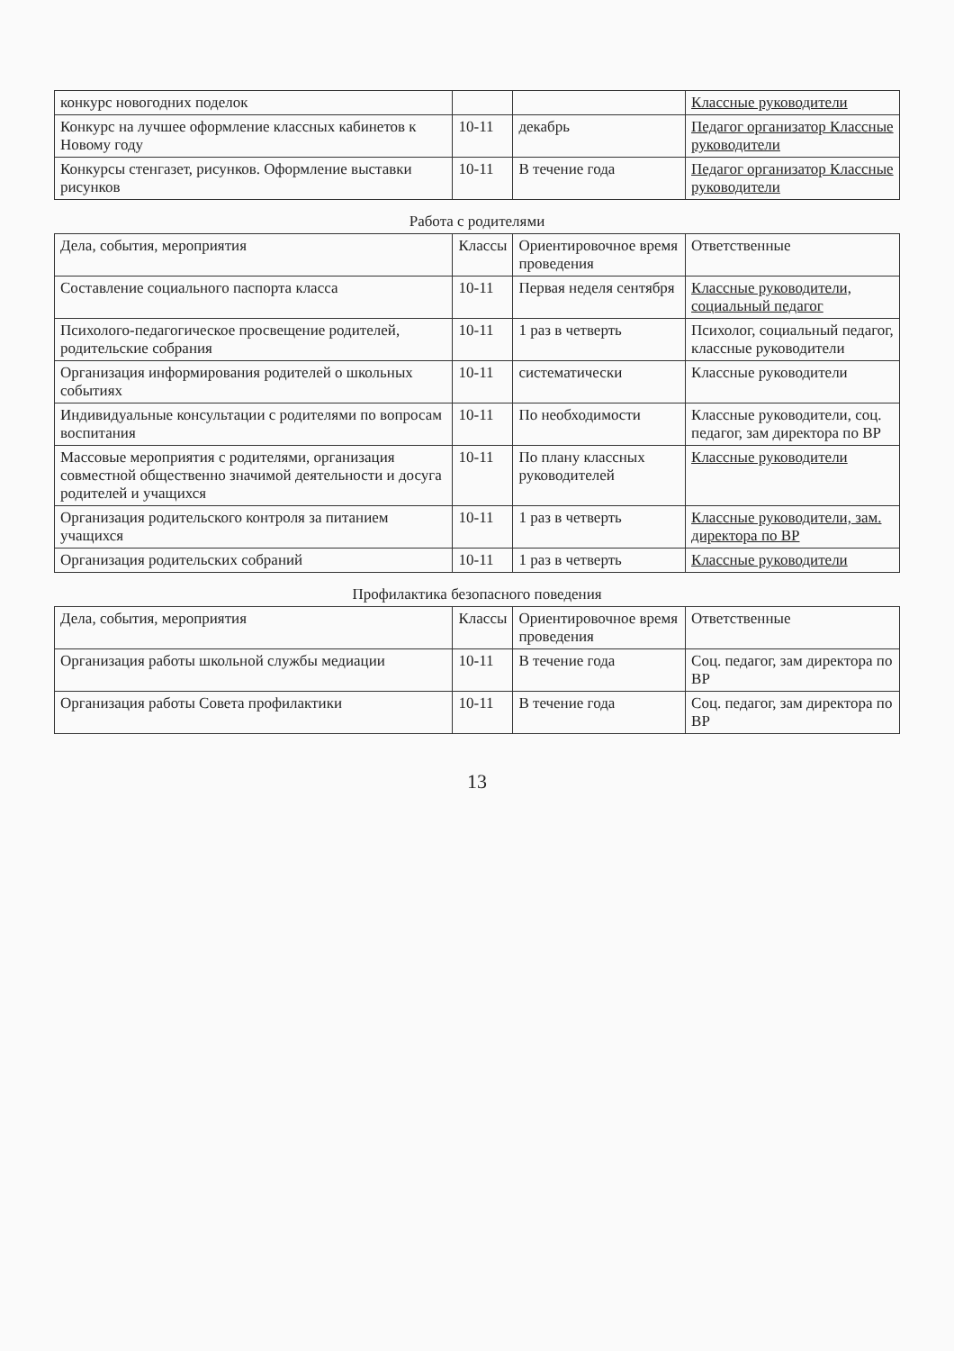| конкурс новогодних поделок | | | Классные руководители |
| Конкурс на лучшее оформление классных кабинетов к Новому году | 10-11 | декабрь | Педагог организатор Классные руководители |
| Конкурсы стенгазет, рисунков. Оформление выставки рисунков | 10-11 | В течение года | Педагог организатор Классные руководители |
| Работа с родителями | | | |
| Дела, события, мероприятия | Классы | Ориентировочное время проведения | Ответственные |
| Составление социального паспорта класса | 10-11 | Первая неделя сентября | Классные руководители, социальный педагог |
| Психолого-педагогическое просвещение родителей, родительские собрания | 10-11 | 1 раз в четверть | Психолог, социальный педагог, классные руководители |
| Организация информирования родителей о школьных событиях | 10-11 | систематически | Классные руководители |
| Индивидуальные консультации с родителями по вопросам воспитания | 10-11 | По необходимости | Классные руководители, соц. педагог, зам директора по ВР |
| Массовые мероприятия с родителями, организация совместной общественно значимой деятельности и досуга родителей и учащихся | 10-11 | По плану классных руководителей | Классные руководители |
| Организация родительского контроля за питанием учащихся | 10-11 | 1 раз в четверть | Классные руководители, зам. директора по ВР |
| Организация родительских собраний | 10-11 | 1 раз в четверть | Классные руководители |
| Профилактика безопасного поведения | | | |
| Дела, события, мероприятия | Классы | Ориентировочное время проведения | Ответственные |
| Организация работы школьной службы медиации | 10-11 | В течение года | Соц. педагог, зам директора по ВР |
| Организация работы Совета профилактики | 10-11 | В течение года | Соц. педагог, зам директора по ВР |
13